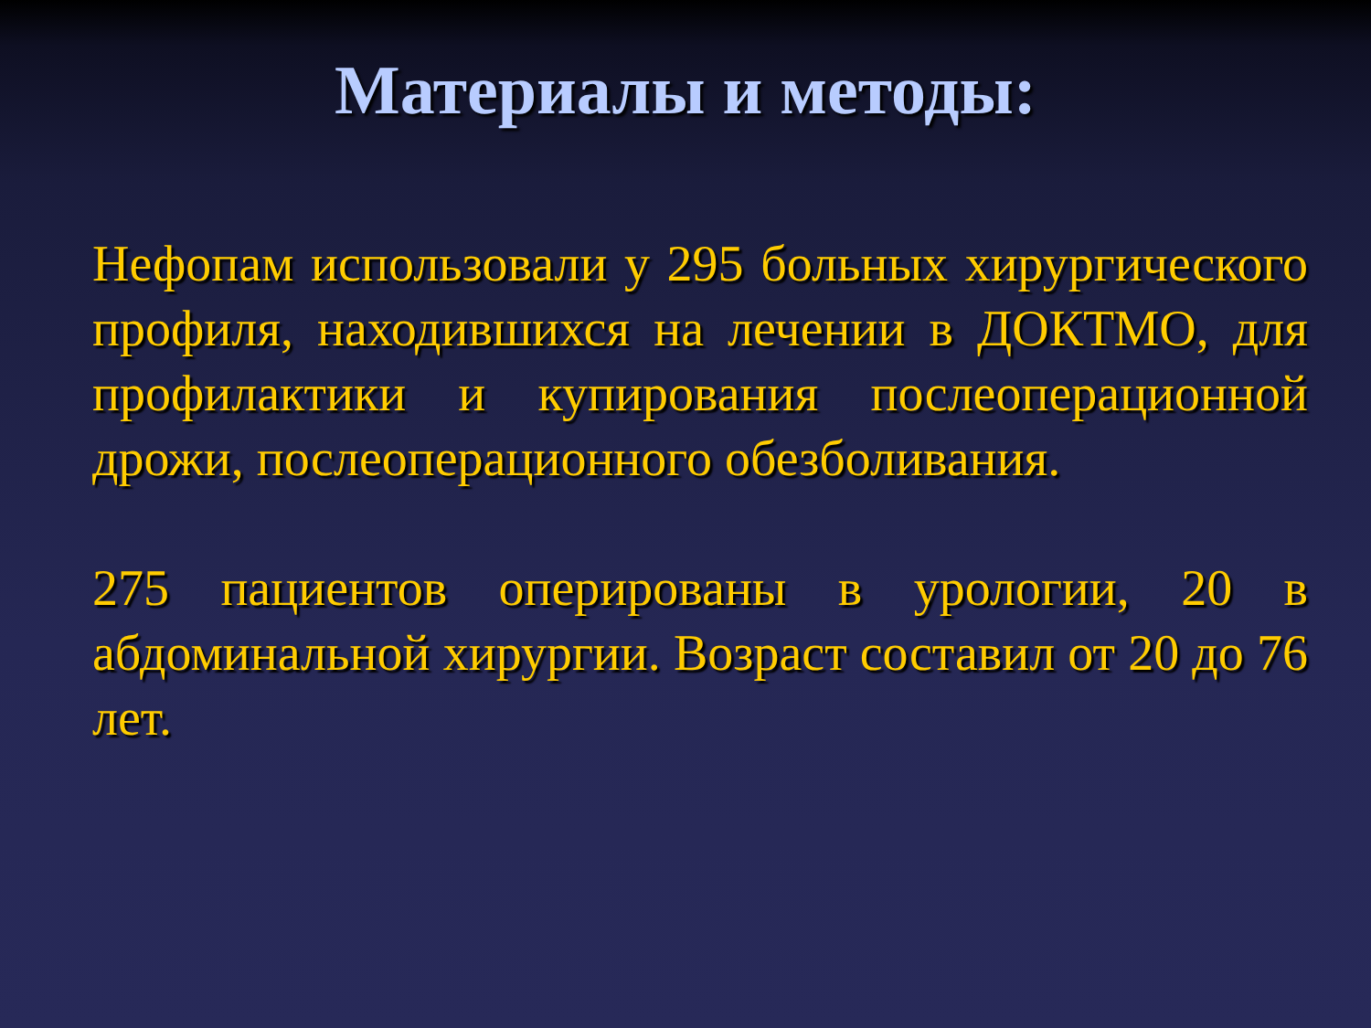Материалы и методы:
Нефопам использовали у 295 больных хирургического профиля, находившихся на лечении в ДОКТМО, для профилактики и купирования послеоперационной дрожи, послеоперационного обезболивания.
275 пациентов оперированы в урологии, 20 в абдоминальной хирургии. Возраст составил от 20 до 76 лет.